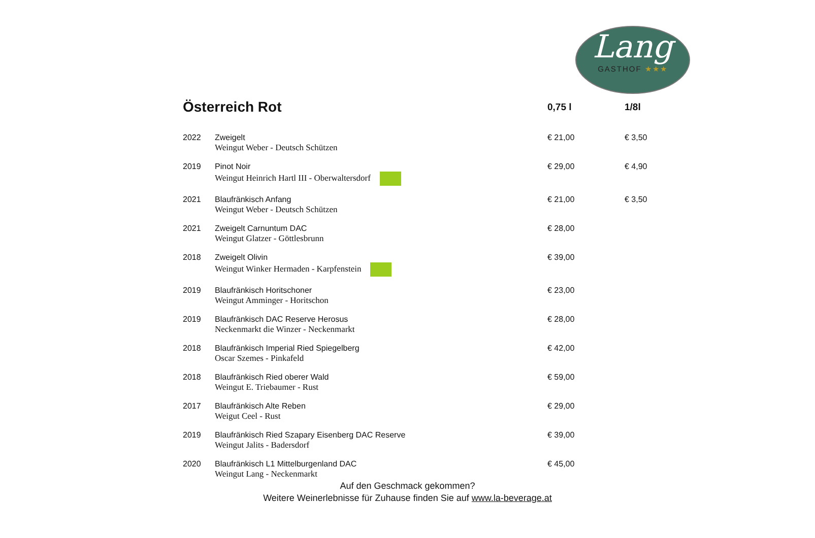Lang
GASTHOF ★★★
| Österreich Rot | | 0,75 l | 1/8l |
| --- | --- | --- | --- |
| 2022 | Zweigelt Weingut Weber - Deutsch Schützen | € 21,00 | € 3,50 |
| 2019 | Pinot Noir Weingut Heinrich Hartl III - Oberwaltersdorf | € 29,00 | € 4,90 |
| 2021 | Blaufränkisch Anfang Weingut Weber - Deutsch Schützen | € 21,00 | € 3,50 |
| 2021 | Zweigelt Carnuntum DAC Weingut Glatzer - Göttlesbrunn | € 28,00 | |
| 2018 | Zweigelt Olivin Weingut Winker Hermaden - Karpfenstein | € 39,00 | |
| 2019 | Blaufränkisch Horitschoner Weingut Amminger - Horitschon | € 23,00 | |
| 2019 | Blaufränkisch DAC Reserve Herosus Neckenmarkt die Winzer - Neckenmarkt | € 28,00 | |
| 2018 | Blaufränkisch Imperial Ried Spiegelberg Oscar Szemes - Pinkafeld | € 42,00 | |
| 2018 | Blaufränkisch Ried oberer Wald Weingut E. Triebaumer - Rust | € 59,00 | |
| 2017 | Blaufränkisch Alte Reben Weigut Ceel - Rust | € 29,00 | |
| 2019 | Blaufränkisch Ried Szapary Eisenberg DAC Reserve Weingut Jalits - Badersdorf | € 39,00 | |
| 2020 | Blaufränkisch L1 Mittelburgenland DAC Weingut Lang - Neckenmarkt | € 45,00 | |
Auf den Geschmack gekommen?
Weitere Weinerlebnisse für Zuhause finden Sie auf www.la-beverage.at